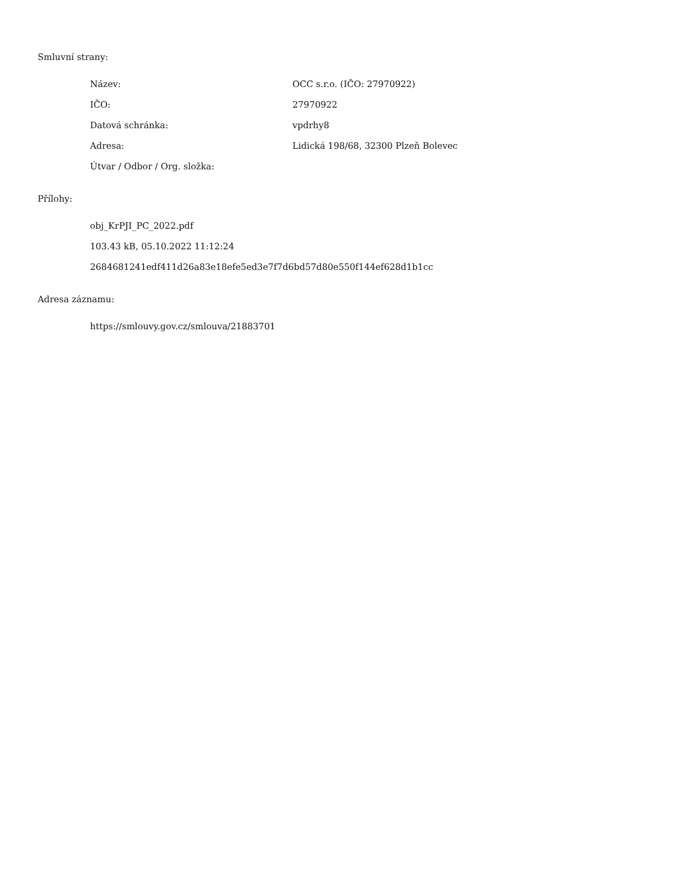Smluvní strany:
| Název: | OCC s.r.o. (IČO: 27970922) |
| IČO: | 27970922 |
| Datová schránka: | vpdrhy8 |
| Adresa: | Lidická 198/68, 32300 Plzeň Bolevec |
| Útvar / Odbor / Org. složka: | |
Přílohy:
obj_KrPJI_PC_2022.pdf
103.43 kB, 05.10.2022 11:12:24
2684681241edf411d26a83e18efe5ed3e7f7d6bd57d80e550f144ef628d1b1cc
Adresa záznamu:
https://smlouvy.gov.cz/smlouva/21883701